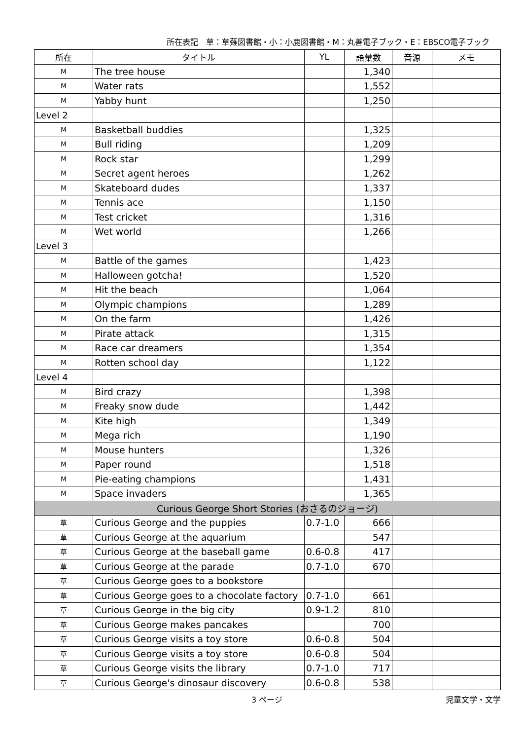所在表記　草：草薙図書館・小：小鹿図書館・M：丸善電子ブック・E：EBSCO電子ブック
| 所在 | タイトル | YL | 語彙数 | 音源 | メモ |
| --- | --- | --- | --- | --- | --- |
| M | The tree house | | 1,340 | | |
| M | Water rats | | 1,552 | | |
| M | Yabby hunt | | 1,250 | | |
| Level 2 | | | | | |
| M | Basketball buddies | | 1,325 | | |
| M | Bull riding | | 1,209 | | |
| M | Rock star | | 1,299 | | |
| M | Secret agent heroes | | 1,262 | | |
| M | Skateboard dudes | | 1,337 | | |
| M | Tennis ace | | 1,150 | | |
| M | Test cricket | | 1,316 | | |
| M | Wet world | | 1,266 | | |
| Level 3 | | | | | |
| M | Battle of the games | | 1,423 | | |
| M | Halloween gotcha! | | 1,520 | | |
| M | Hit the beach | | 1,064 | | |
| M | Olympic champions | | 1,289 | | |
| M | On the farm | | 1,426 | | |
| M | Pirate attack | | 1,315 | | |
| M | Race car dreamers | | 1,354 | | |
| M | Rotten school day | | 1,122 | | |
| Level 4 | | | | | |
| M | Bird crazy | | 1,398 | | |
| M | Freaky snow dude | | 1,442 | | |
| M | Kite high | | 1,349 | | |
| M | Mega rich | | 1,190 | | |
| M | Mouse hunters | | 1,326 | | |
| M | Paper round | | 1,518 | | |
| M | Pie-eating champions | | 1,431 | | |
| M | Space invaders | | 1,365 | | |
| Curious George Short Stories (おさるのジョージ) | | | | | |
| 草 | Curious George and the puppies | 0.7-1.0 | 666 | | |
| 草 | Curious George at the aquarium | | 547 | | |
| 草 | Curious George at the baseball game | 0.6-0.8 | 417 | | |
| 草 | Curious George at the parade | 0.7-1.0 | 670 | | |
| 草 | Curious George goes to a bookstore | | | | |
| 草 | Curious George goes to a chocolate factory | 0.7-1.0 | 661 | | |
| 草 | Curious George in the big city | 0.9-1.2 | 810 | | |
| 草 | Curious George makes pancakes | | 700 | | |
| 草 | Curious George visits a toy store | 0.6-0.8 | 504 | | |
| 草 | Curious George visits a toy store | 0.6-0.8 | 504 | | |
| 草 | Curious George visits the library | 0.7-1.0 | 717 | | |
| 草 | Curious George's dinosaur discovery | 0.6-0.8 | 538 | | |
3 ページ 児童文学・文学